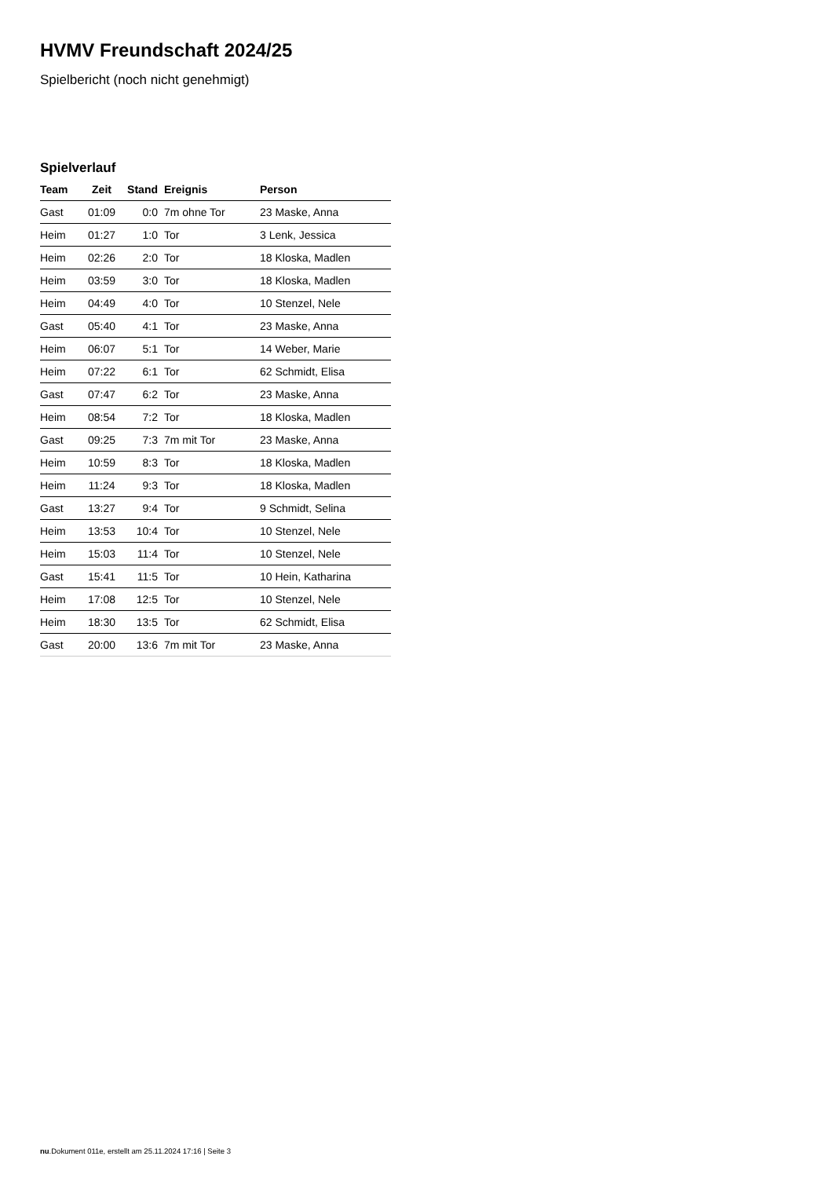HVMV Freundschaft 2024/25
Spielbericht (noch nicht genehmigt)
Spielverlauf
| Team | Zeit | Stand | Ereignis | Person |
| --- | --- | --- | --- | --- |
| Gast | 01:09 | 0:0 | 7m ohne Tor | 23 Maske, Anna |
| Heim | 01:27 | 1:0 | Tor | 3 Lenk, Jessica |
| Heim | 02:26 | 2:0 | Tor | 18 Kloska, Madlen |
| Heim | 03:59 | 3:0 | Tor | 18 Kloska, Madlen |
| Heim | 04:49 | 4:0 | Tor | 10 Stenzel, Nele |
| Gast | 05:40 | 4:1 | Tor | 23 Maske, Anna |
| Heim | 06:07 | 5:1 | Tor | 14 Weber, Marie |
| Heim | 07:22 | 6:1 | Tor | 62 Schmidt, Elisa |
| Gast | 07:47 | 6:2 | Tor | 23 Maske, Anna |
| Heim | 08:54 | 7:2 | Tor | 18 Kloska, Madlen |
| Gast | 09:25 | 7:3 | 7m mit Tor | 23 Maske, Anna |
| Heim | 10:59 | 8:3 | Tor | 18 Kloska, Madlen |
| Heim | 11:24 | 9:3 | Tor | 18 Kloska, Madlen |
| Gast | 13:27 | 9:4 | Tor | 9 Schmidt, Selina |
| Heim | 13:53 | 10:4 | Tor | 10 Stenzel, Nele |
| Heim | 15:03 | 11:4 | Tor | 10 Stenzel, Nele |
| Gast | 15:41 | 11:5 | Tor | 10 Hein, Katharina |
| Heim | 17:08 | 12:5 | Tor | 10 Stenzel, Nele |
| Heim | 18:30 | 13:5 | Tor | 62 Schmidt, Elisa |
| Gast | 20:00 | 13:6 | 7m mit Tor | 23 Maske, Anna |
nu.Dokument 011e, erstellt am 25.11.2024 17:16 | Seite 3